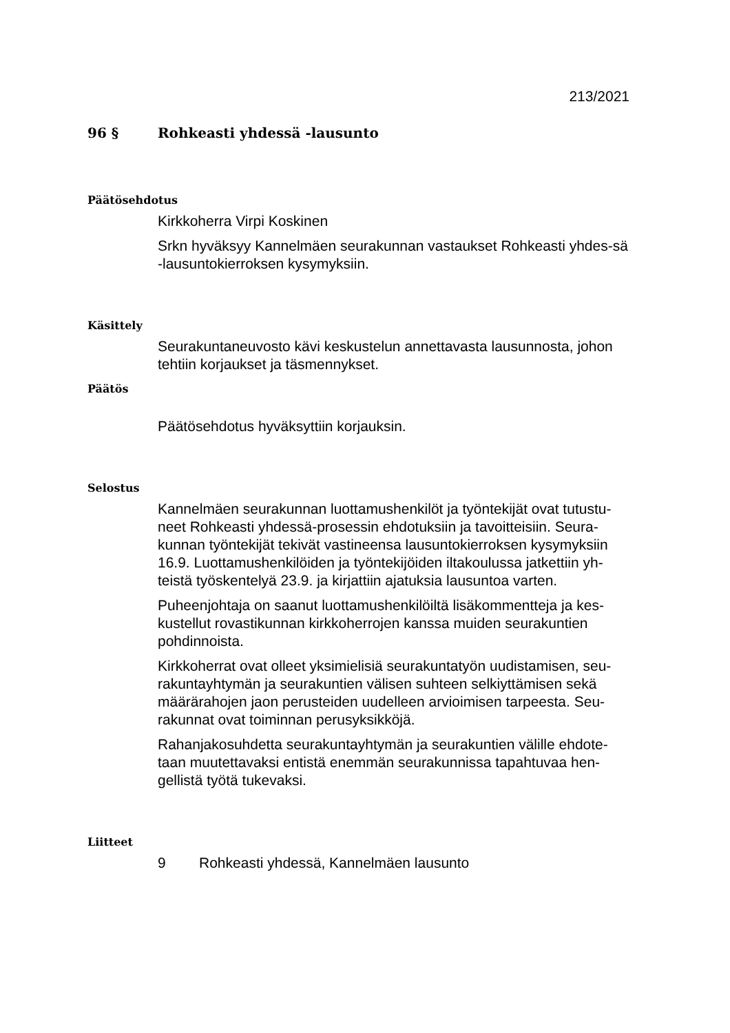213/2021
96 § Rohkeasti yhdessä -lausunto
Päätösehdotus
Kirkkoherra Virpi Koskinen
Srkn hyväksyy Kannelmäen seurakunnan vastaukset Rohkeasti yhdes-sä -lausuntokierroksen kysymyksiin.
Käsittely
Seurakuntaneuvosto kävi keskustelun annettavasta lausunnosta, johon tehtiin korjaukset ja täsmennykset.
Päätös
Päätösehdotus hyväksyttiin korjauksin.
Selostus
Kannelmäen seurakunnan luottamushenkilöt ja työntekijät ovat tutustu-neet Rohkeasti yhdessä-prosessin ehdotuksiin ja tavoitteisiin. Seura-kunnan työntekijät tekivät vastineensa lausuntokierroksen kysymyksiin 16.9. Luottamushenkilöiden ja työntekijöiden iltakoulussa jatkettiin yh-teistä työskentelyä 23.9. ja kirjattiin ajatuksia lausuntoa varten.
Puheenjohtaja on saanut luottamushenkilöiltä lisäkommentteja ja kes-kustellut rovastikunnan kirkkoherrojen kanssa muiden seurakuntien pohdinnoista.
Kirkkoherrat ovat olleet yksimielisiä seurakuntatyön uudistamisen, seu-rakuntayhtymän ja seurakuntien välisen suhteen selkiyttämisen sekä määrärahojen jaon perusteiden uudelleen arvioimisen tarpeesta. Seu-rakunnat ovat toiminnan perusyksikköjä.
Rahanjakosuhdetta seurakuntayhtymän ja seurakuntien välille ehdote-taan muutettavaksi entistä enemmän seurakunnissa tapahtuvaa hen-gellistä työtä tukevaksi.
Liitteet
9 Rohkeasti yhdessä, Kannelmäen lausunto